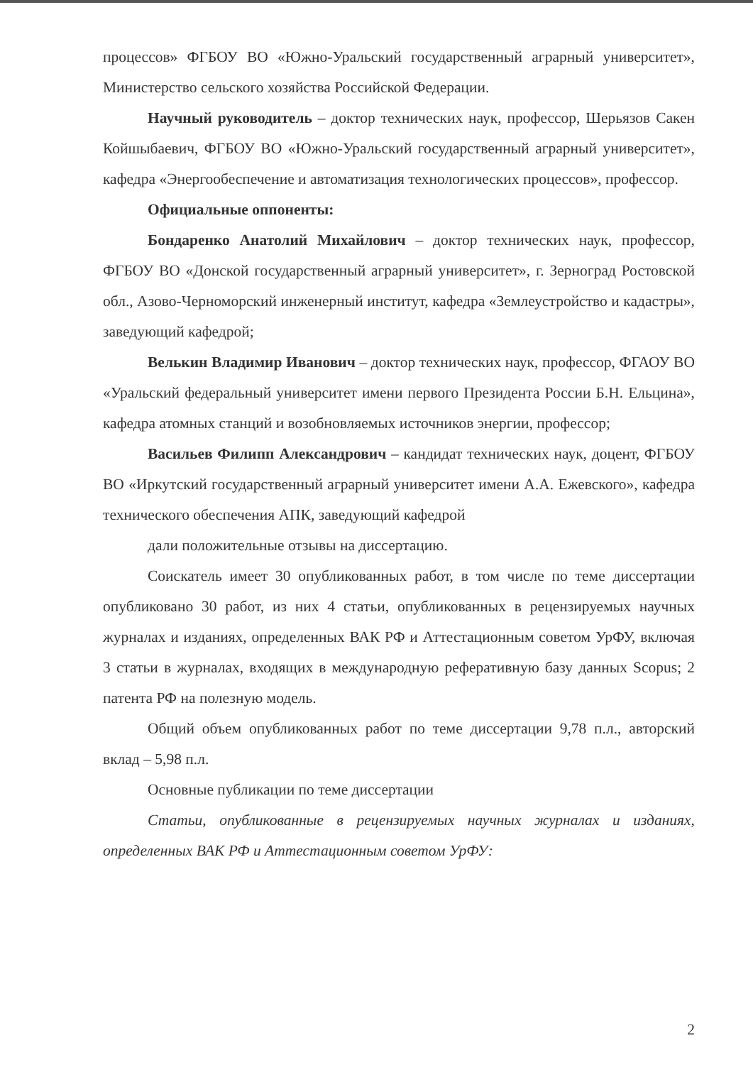процессов» ФГБОУ ВО «Южно-Уральский государственный аграрный университет», Министерство сельского хозяйства Российской Федерации.
Научный руководитель – доктор технических наук, профессор, Шерьязов Сакен Койшыбаевич, ФГБОУ ВО «Южно-Уральский государственный аграрный университет», кафедра «Энергообеспечение и автоматизация технологических процессов», профессор.
Официальные оппоненты:
Бондаренко Анатолий Михайлович – доктор технических наук, профессор, ФГБОУ ВО «Донской государственный аграрный университет», г. Зерноград Ростовской обл., Азово-Черноморский инженерный институт, кафедра «Землеустройство и кадастры», заведующий кафедрой;
Велькин Владимир Иванович – доктор технических наук, профессор, ФГАОУ ВО «Уральский федеральный университет имени первого Президента России Б.Н. Ельцина», кафедра атомных станций и возобновляемых источников энергии, профессор;
Васильев Филипп Александрович – кандидат технических наук, доцент, ФГБОУ ВО «Иркутский государственный аграрный университет имени А.А. Ежевского», кафедра технического обеспечения АПК, заведующий кафедрой
дали положительные отзывы на диссертацию.
Соискатель имеет 30 опубликованных работ, в том числе по теме диссертации опубликовано 30 работ, из них 4 статьи, опубликованных в рецензируемых научных журналах и изданиях, определенных ВАК РФ и Аттестационным советом УрФУ, включая 3 статьи в журналах, входящих в международную реферативную базу данных Scopus; 2 патента РФ на полезную модель.
Общий объем опубликованных работ по теме диссертации 9,78 п.л., авторский вклад – 5,98 п.л.
Основные публикации по теме диссертации
Статьи, опубликованные в рецензируемых научных журналах и изданиях, определенных ВАК РФ и Аттестационным советом УрФУ:
2